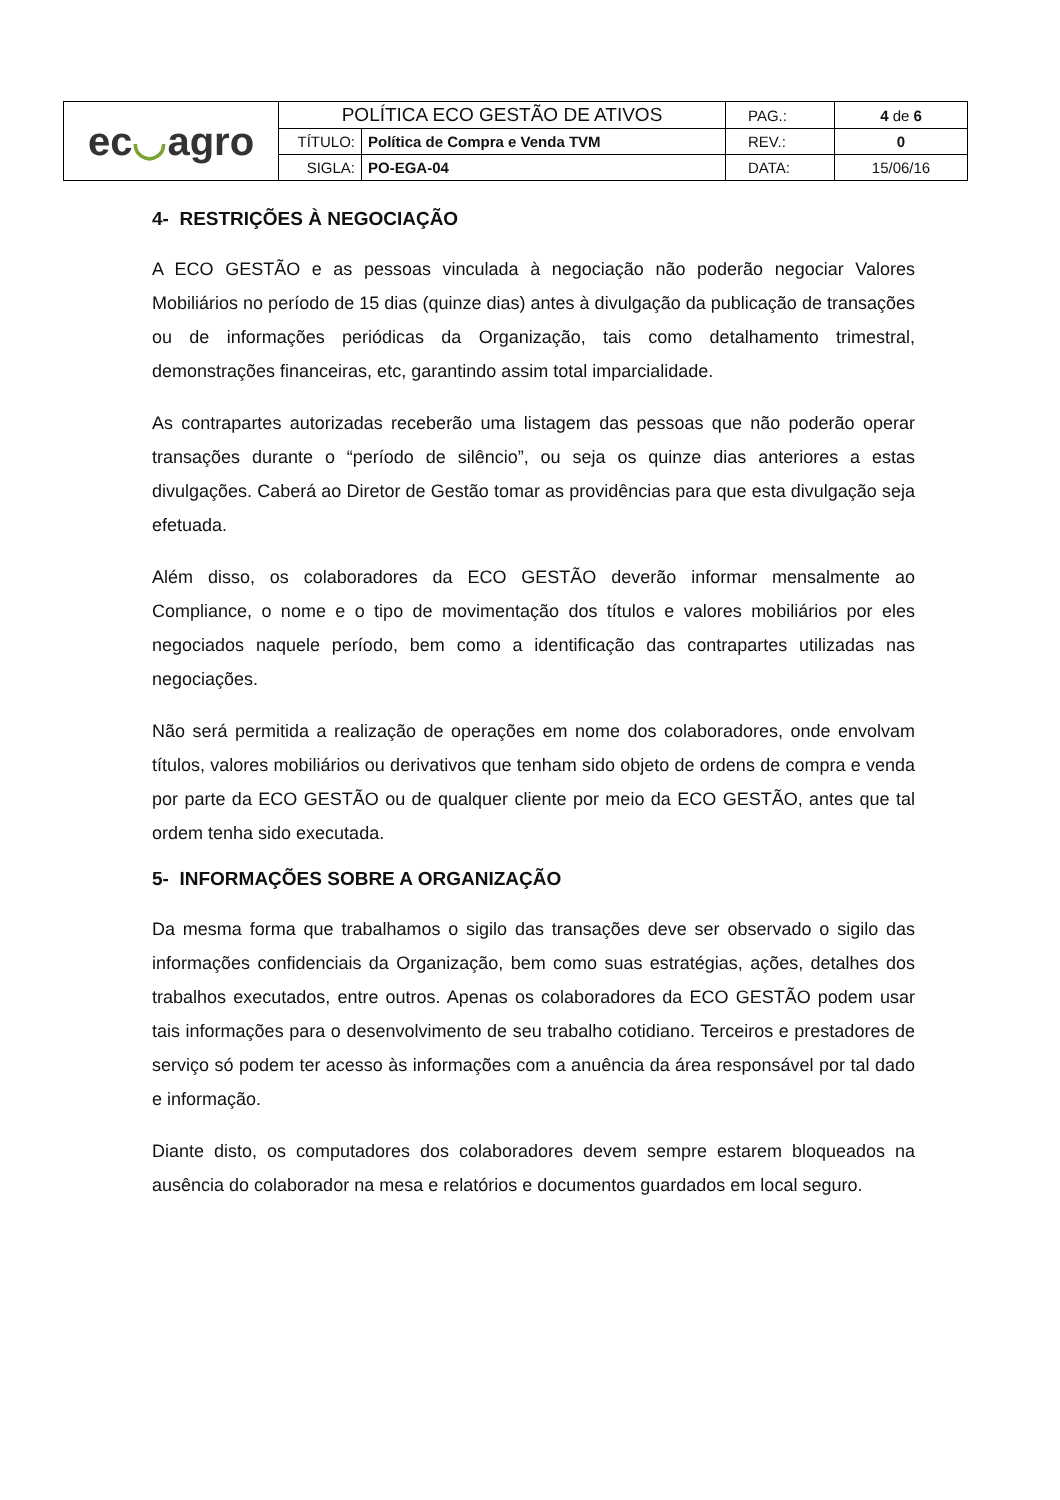| ec ◡ agro | POLÍTICA ECO GESTÃO DE ATIVOS | | PAG.: | 4 de 6 |
| | TÍTULO: | Política de Compra e Venda TVM | REV.: | 0 |
| | SIGLA: | PO-EGA-04 | DATA: | 15/06/16 |
4- RESTRIÇÕES À NEGOCIAÇÃO
A ECO GESTÃO e as pessoas vinculada à negociação não poderão negociar Valores Mobiliários no período de 15 dias (quinze dias) antes à divulgação da publicação de transações ou de informações periódicas da Organização, tais como detalhamento trimestral, demonstrações financeiras, etc, garantindo assim total imparcialidade.
As contrapartes autorizadas receberão uma listagem das pessoas que não poderão operar transações durante o “período de silêncio”, ou seja os quinze dias anteriores a estas divulgações. Caberá ao Diretor de Gestão tomar as providências para que esta divulgação seja efetuada.
Além disso, os colaboradores da ECO GESTÃO deverão informar mensalmente ao Compliance, o nome e o tipo de movimentação dos títulos e valores mobiliários por eles negociados naquele período, bem como a identificação das contrapartes utilizadas nas negociações.
Não será permitida a realização de operações em nome dos colaboradores, onde envolvam títulos, valores mobiliários ou derivativos que tenham sido objeto de ordens de compra e venda por parte da ECO GESTÃO ou de qualquer cliente por meio da ECO GESTÃO, antes que tal ordem tenha sido executada.
5- INFORMAÇÕES SOBRE A ORGANIZAÇÃO
Da mesma forma que trabalhamos o sigilo das transações deve ser observado o sigilo das informações confidenciais da Organização, bem como suas estratégias, ações, detalhes dos trabalhos executados, entre outros. Apenas os colaboradores da ECO GESTÃO podem usar tais informações para o desenvolvimento de seu trabalho cotidiano. Terceiros e prestadores de serviço só podem ter acesso às informações com a anuência da área responsável por tal dado e informação.
Diante disto, os computadores dos colaboradores devem sempre estarem bloqueados na ausência do colaborador na mesa e relatórios e documentos guardados em local seguro.